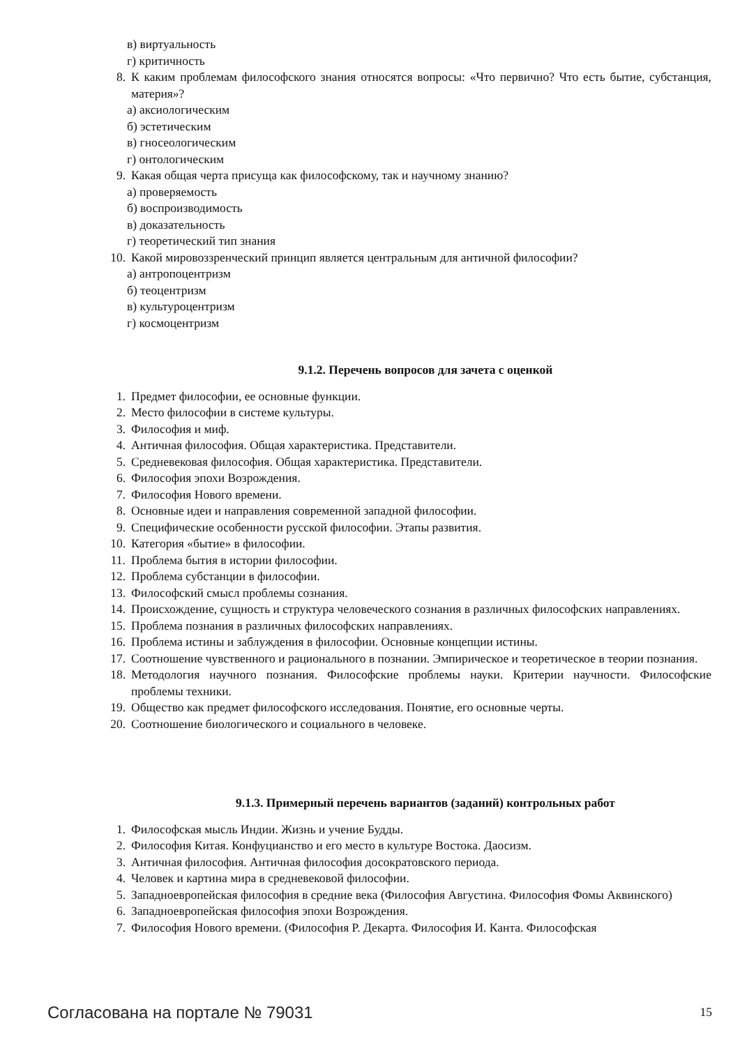в) виртуальность
г) критичность
8. К каким проблемам философского знания относятся вопросы: «Что первично? Что есть бытие, субстанция, материя»?
а) аксиологическим
б) эстетическим
в) гносеологическим
г) онтологическим
9. Какая общая черта присуща как философскому, так и научному знанию?
а) проверяемость
б) воспроизводимость
в) доказательность
г) теоретический тип знания
10. Какой мировоззренческий принцип является центральным для античной философии?
а) антропоцентризм
б) теоцентризм
в) культуроцентризм
г) космоцентризм
9.1.2. Перечень вопросов для зачета с оценкой
1. Предмет философии, ее основные функции.
2. Место философии в системе культуры.
3. Философия и миф.
4. Античная философия. Общая характеристика. Представители.
5. Средневековая философия. Общая характеристика. Представители.
6. Философия эпохи Возрождения.
7. Философия Нового времени.
8. Основные идеи и направления современной западной философии.
9. Специфические особенности русской философии. Этапы развития.
10. Категория «бытие» в философии.
11. Проблема бытия в истории философии.
12. Проблема субстанции в философии.
13. Философский смысл проблемы сознания.
14. Происхождение, сущность и структура человеческого сознания в различных философских направлениях.
15. Проблема познания в различных философских направлениях.
16. Проблема истины и заблуждения в философии. Основные концепции истины.
17. Соотношение чувственного и рационального в познании. Эмпирическое и теоретическое в теории познания.
18. Методология научного познания. Философские проблемы науки. Критерии научности. Философские проблемы техники.
19. Общество как предмет философского исследования. Понятие, его основные черты.
20. Соотношение биологического и социального в человеке.
9.1.3. Примерный перечень вариантов (заданий) контрольных работ
1. Философская мысль Индии. Жизнь и учение Будды.
2. Философия Китая. Конфуцианство и его место в культуре Востока. Даосизм.
3. Античная философия. Античная философия досократовского периода.
4. Человек и картина мира в средневековой философии.
5. Западноевропейская философия в средние века (Философия Августина. Философия Фомы Аквинского)
6. Западноевропейская философия эпохи Возрождения.
7. Философия Нового времени. (Философия Р. Декарта. Философия И. Канта. Философская
Согласована на портале № 79031 15